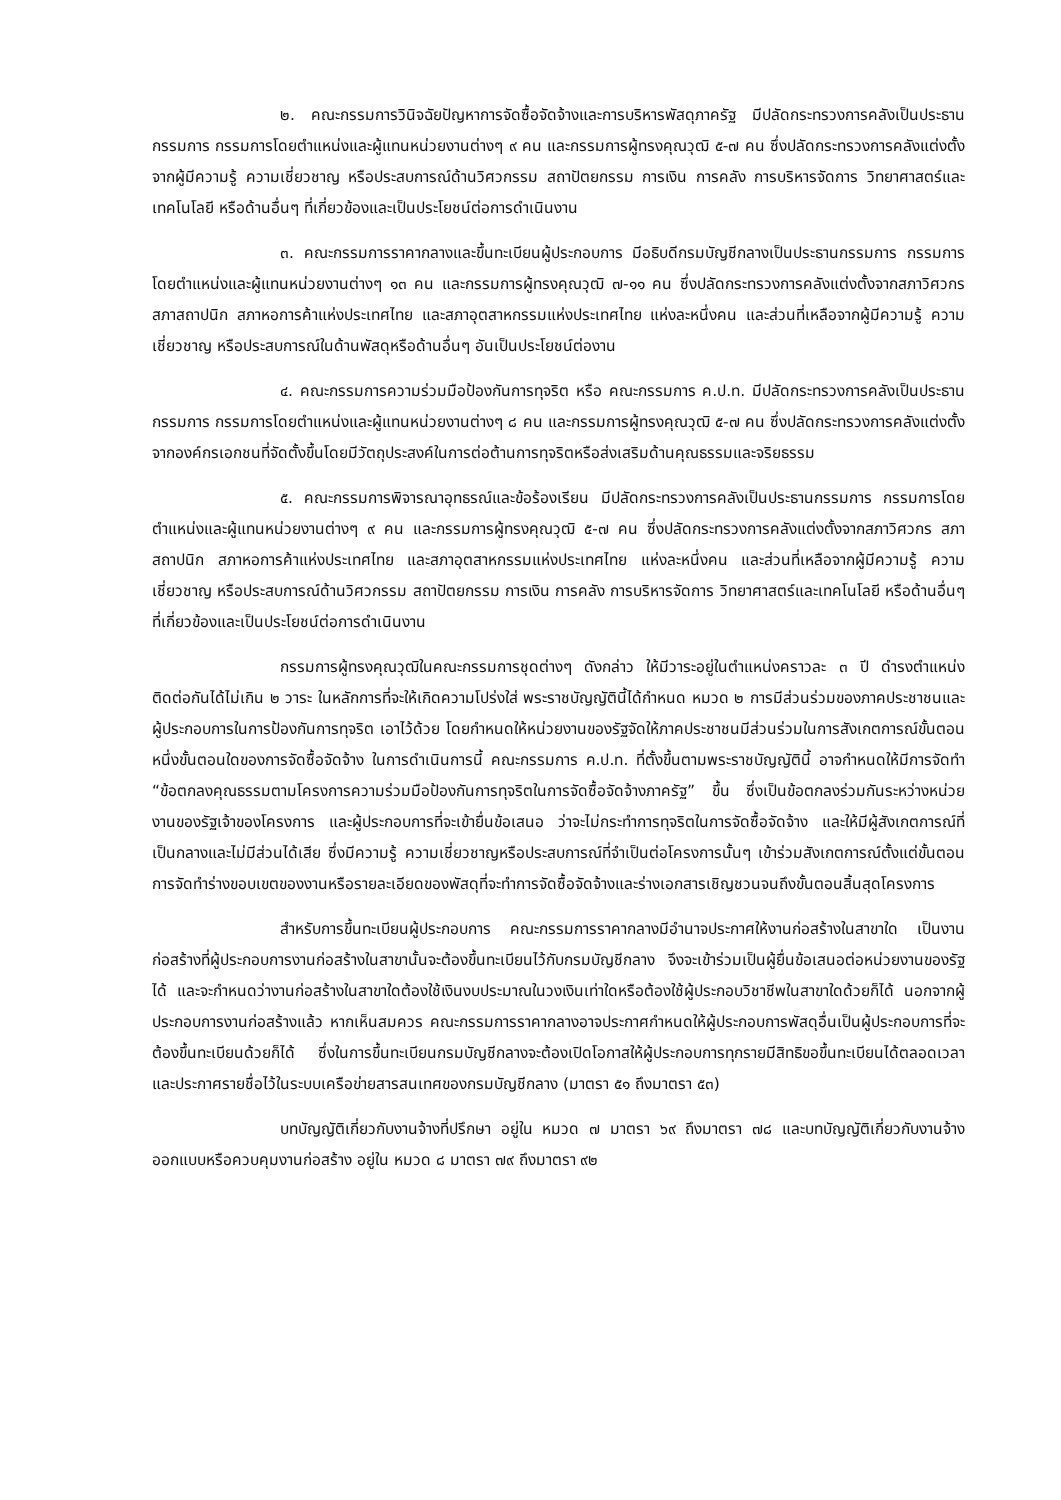๒. คณะกรรมการวินิจฉัยปัญหาการจัดซื้อจัดจ้างและการบริหารพัสดุภาครัฐ มีปลัดกระทรวงการคลังเป็นประธานกรรมการ กรรมการโดยตำแหน่งและผู้แทนหน่วยงานต่างๆ ๙ คน และกรรมการผู้ทรงคุณวุฒิ ๕-๗ คน ซึ่งปลัดกระทรวงการคลังแต่งตั้งจากผู้มีความรู้ ความเชี่ยวชาญ หรือประสบการณ์ด้านวิศวกรรม สถาปัตยกรรม การเงิน การคลัง การบริหารจัดการ วิทยาศาสตร์และเทคโนโลยี หรือด้านอื่นๆ ที่เกี่ยวข้องและเป็นประโยชน์ต่อการดำเนินงาน
๓. คณะกรรมการราคากลางและขึ้นทะเบียนผู้ประกอบการ มีอธิบดีกรมบัญชีกลางเป็นประธานกรรมการ กรรมการโดยตำแหน่งและผู้แทนหน่วยงานต่างๆ ๑๓ คน และกรรมการผู้ทรงคุณวุฒิ ๗-๑๑ คน ซึ่งปลัดกระทรวงการคลังแต่งตั้งจากสภาวิศวกร สภาสถาปนิก สภาหอการค้าแห่งประเทศไทย และสภาอุตสาหกรรมแห่งประเทศไทย แห่งละหนึ่งคน และส่วนที่เหลือจากผู้มีความรู้ ความเชี่ยวชาญ หรือประสบการณ์ในด้านพัสดุหรือด้านอื่นๆ อันเป็นประโยชน์ต่องาน
๔. คณะกรรมการความร่วมมือป้องกันการทุจริต หรือ คณะกรรมการ ค.ป.ท. มีปลัดกระทรวงการคลังเป็นประธานกรรมการ กรรมการโดยตำแหน่งและผู้แทนหน่วยงานต่างๆ ๘ คน และกรรมการผู้ทรงคุณวุฒิ ๕-๗ คน ซึ่งปลัดกระทรวงการคลังแต่งตั้งจากองค์กรเอกชนที่จัดตั้งขึ้นโดยมีวัตถุประสงค์ในการต่อต้านการทุจริตหรือส่งเสริมด้านคุณธรรมและจริยธรรม
๕. คณะกรรมการพิจารณาอุทธรณ์และข้อร้องเรียน มีปลัดกระทรวงการคลังเป็นประธานกรรมการ กรรมการโดยตำแหน่งและผู้แทนหน่วยงานต่างๆ ๙ คน และกรรมการผู้ทรงคุณวุฒิ ๕-๗ คน ซึ่งปลัดกระทรวงการคลังแต่งตั้งจากสภาวิศวกร สภาสถาปนิก สภาหอการค้าแห่งประเทศไทย และสภาอุตสาหกรรมแห่งประเทศไทย แห่งละหนึ่งคน และส่วนที่เหลือจากผู้มีความรู้ ความเชี่ยวชาญ หรือประสบการณ์ด้านวิศวกรรม สถาปัตยกรรม การเงิน การคลัง การบริหารจัดการ วิทยาศาสตร์และเทคโนโลยี หรือด้านอื่นๆ ที่เกี่ยวข้องและเป็นประโยชน์ต่อการดำเนินงาน
กรรมการผู้ทรงคุณวุฒิในคณะกรรมการชุดต่างๆ ดังกล่าว ให้มีวาระอยู่ในตำแหน่งคราวละ ๓ ปี ดำรงตำแหน่งติดต่อกันได้ไม่เกิน ๒ วาระ ในหลักการที่จะให้เกิดความโปร่งใส่ พระราชบัญญัตินี้ได้กำหนด หมวด ๒ การมีส่วนร่วมของภาคประชาชนและผู้ประกอบการในการป้องกันการทุจริต เอาไว้ด้วย โดยกำหนดให้หน่วยงานของรัฐจัดให้ภาคประชาชนมีส่วนร่วมในการสังเกตการณ์ขั้นตอนหนึ่งขั้นตอนใดของการจัดซื้อจัดจ้าง ในการดำเนินการนี้ คณะกรรมการ ค.ป.ท. ที่ตั้งขึ้นตามพระราชบัญญัตินี้ อาจกำหนดให้มีการจัดทำ “ข้อตกลงคุณธรรมตามโครงการความร่วมมือป้องกันการทุจริตในการจัดซื้อจัดจ้างภาครัฐ” ขึ้น ซึ่งเป็นข้อตกลงร่วมกันระหว่างหน่วยงานของรัฐเจ้าของโครงการ และผู้ประกอบการที่จะเข้ายื่นข้อเสนอ ว่าจะไม่กระทำการทุจริตในการจัดซื้อจัดจ้าง และให้มีผู้สังเกตการณ์ที่เป็นกลางและไม่มีส่วนได้เสีย ซึ่งมีความรู้ ความเชี่ยวชาญหรือประสบการณ์ที่จำเป็นต่อโครงการนั้นๆ เข้าร่วมสังเกตการณ์ตั้งแต่ขั้นตอนการจัดทำร่างขอบเขตของงานหรือรายละเอียดของพัสดุที่จะทำการจัดซื้อจัดจ้างและร่างเอกสารเชิญชวนจนถึงขั้นตอนสิ้นสุดโครงการ
สำหรับการขึ้นทะเบียนผู้ประกอบการ คณะกรรมการราคากลางมีอำนาจประกาศให้งานก่อสร้างในสาขาใด เป็นงานก่อสร้างที่ผู้ประกอบการงานก่อสร้างในสาขานั้นจะต้องขึ้นทะเบียนไว้กับกรมบัญชีกลาง จึงจะเข้าร่วมเป็นผู้ยื่นข้อเสนอต่อหน่วยงานของรัฐได้ และจะกำหนดว่างานก่อสร้างในสาขาใดต้องใช้เงินงบประมาณในวงเงินเท่าใดหรือต้องใช้ผู้ประกอบวิชาชีพในสาขาใดด้วยก็ได้ นอกจากผู้ประกอบการงานก่อสร้างแล้ว หากเห็นสมควร คณะกรรมการราคากลางอาจประกาศกำหนดให้ผู้ประกอบการพัสดุอื่นเป็นผู้ประกอบการที่จะต้องขึ้นทะเบียนด้วยก็ได้ ซึ่งในการขึ้นทะเบียนกรมบัญชีกลางจะต้องเปิดโอกาสให้ผู้ประกอบการทุกรายมีสิทธิขอขึ้นทะเบียนได้ตลอดเวลา และประกาศรายชื่อไว้ในระบบเครือข่ายสารสนเทศของกรมบัญชีกลาง (มาตรา ๕๑ ถึงมาตรา ๕๓)
บทบัญญัติเกี่ยวกับงานจ้างที่ปรึกษา อยู่ใน หมวด ๗ มาตรา ๖๙ ถึงมาตรา ๗๘ และบทบัญญัติเกี่ยวกับงานจ้างออกแบบหรือควบคุมงานก่อสร้าง อยู่ใน หมวด ๘ มาตรา ๗๙ ถึงมาตรา ๙๒